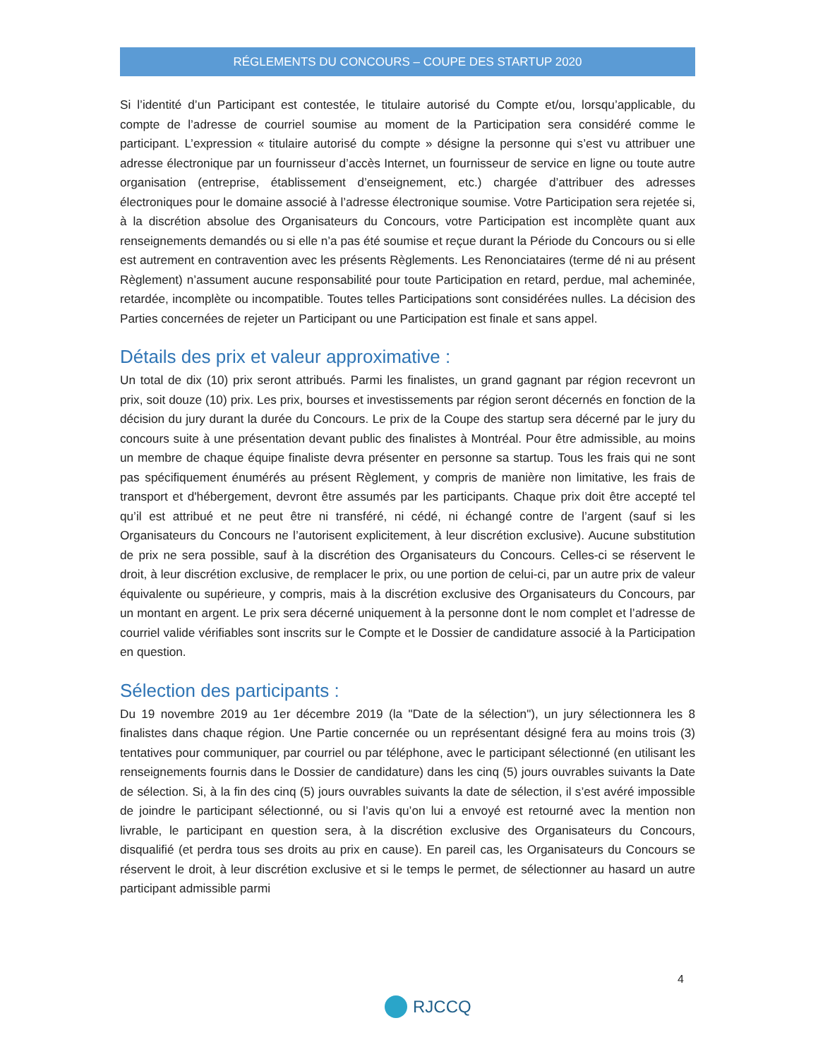RÉGLEMENTS DU CONCOURS – COUPE DES STARTUP 2020
Si l’identité d’un Participant est contestée, le titulaire autorisé du Compte et/ou, lorsqu’applicable, du compte de l’adresse de courriel soumise au moment de la Participation sera considéré comme le participant. L’expression « titulaire autorisé du compte » désigne la personne qui s’est vu attribuer une adresse électronique par un fournisseur d’accès Internet, un fournisseur de service en ligne ou toute autre organisation (entreprise, établissement d’enseignement, etc.) chargée d’attribuer des adresses électroniques pour le domaine associé à l’adresse électronique soumise. Votre Participation sera rejetée si, à la discrétion absolue des Organisateurs du Concours, votre Participation est incomplète quant aux renseignements demandés ou si elle n’a pas été soumise et reçue durant la Période du Concours ou si elle est autrement en contravention avec les présents Règlements. Les Renonciataires (terme dé ni au présent Règlement) n’assument aucune responsabilité pour toute Participation en retard, perdue, mal acheminée, retardée, incomplète ou incompatible. Toutes telles Participations sont considérées nulles. La décision des Parties concernées de rejeter un Participant ou une Participation est finale et sans appel.
Détails des prix et valeur approximative :
Un total de dix (10) prix seront attribués. Parmi les finalistes, un grand gagnant par région recevront un prix, soit douze (10) prix. Les prix, bourses et investissements par région seront décernés en fonction de la décision du jury durant la durée du Concours. Le prix de la Coupe des startup sera décerné par le jury du concours suite à une présentation devant public des finalistes à Montréal. Pour être admissible, au moins un membre de chaque équipe finaliste devra présenter en personne sa startup. Tous les frais qui ne sont pas spécifiquement énumérés au présent Règlement, y compris de manière non limitative, les frais de transport et d'hébergement, devront être assumés par les participants. Chaque prix doit être accepté tel qu’il est attribué et ne peut être ni transféré, ni cédé, ni échangé contre de l’argent (sauf si les Organisateurs du Concours ne l’autorisent explicitement, à leur discrétion exclusive). Aucune substitution de prix ne sera possible, sauf à la discrétion des Organisateurs du Concours. Celles-ci se réservent le droit, à leur discrétion exclusive, de remplacer le prix, ou une portion de celui-ci, par un autre prix de valeur équivalente ou supérieure, y compris, mais à la discrétion exclusive des Organisateurs du Concours, par un montant en argent. Le prix sera décerné uniquement à la personne dont le nom complet et l’adresse de courriel valide vérifiables sont inscrits sur le Compte et le Dossier de candidature associé à la Participation en question.
Sélection des participants :
Du 19 novembre 2019 au 1er décembre 2019 (la "Date de la sélection"), un jury sélectionnera les 8 finalistes dans chaque région. Une Partie concernée ou un représentant désigné fera au moins trois (3) tentatives pour communiquer, par courriel ou par téléphone, avec le participant sélectionné (en utilisant les renseignements fournis dans le Dossier de candidature) dans les cinq (5) jours ouvrables suivants la Date de sélection. Si, à la fin des cinq (5) jours ouvrables suivants la date de sélection, il s’est avéré impossible de joindre le participant sélectionné, ou si l’avis qu’on lui a envoyé est retourné avec la mention non livrable, le participant en question sera, à la discrétion exclusive des Organisateurs du Concours, disqualifié (et perdra tous ses droits au prix en cause). En pareil cas, les Organisateurs du Concours se réservent le droit, à leur discrétion exclusive et si le temps le permet, de sélectionner au hasard un autre participant admissible parmi
4
RJCCQ